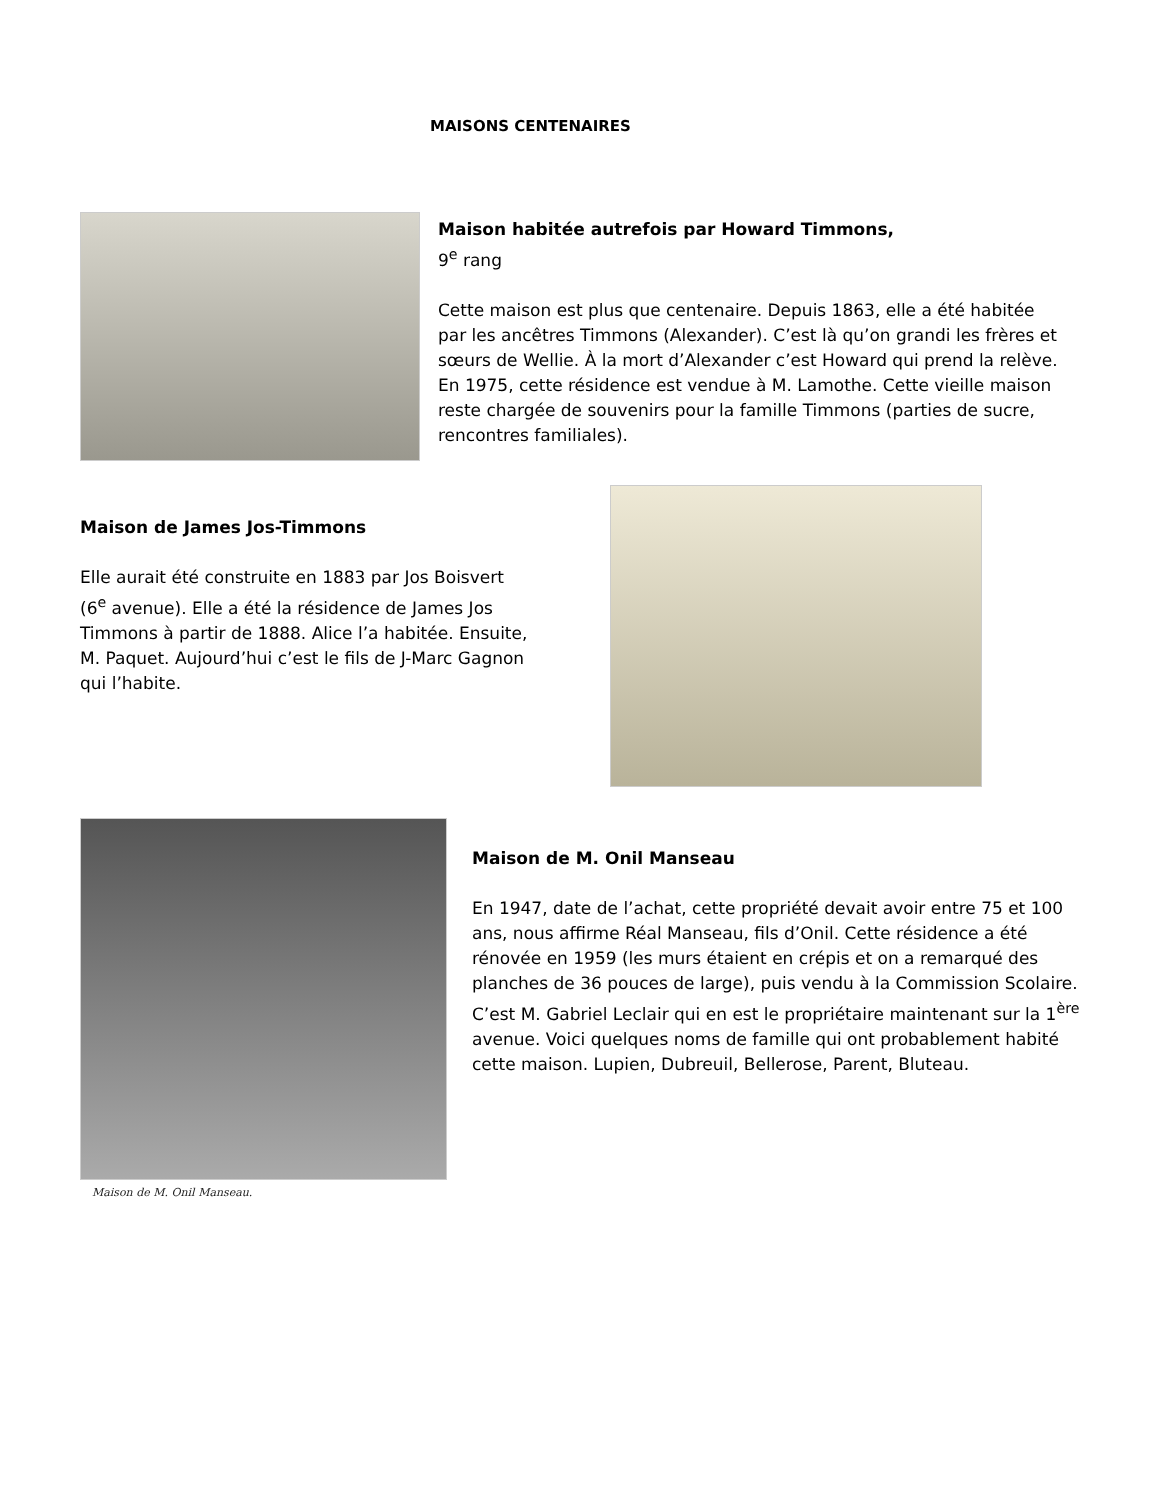MAISONS CENTENAIRES
Maison habitée autrefois par Howard Timmons,
9<sup>e</sup> rang
Cette maison est plus que centenaire. Depuis 1863, elle a été habitée par les ancêtres Timmons (Alexander). C’est là qu’on grandi les frères et sœurs de Wellie. À la mort d’Alexander c’est Howard qui prend la relève. En 1975, cette résidence est vendue à M. Lamothe. Cette vieille maison reste chargée de souvenirs pour la famille Timmons (parties de sucre, rencontres familiales).
Maison de James Jos-Timmons
Elle aurait été construite en 1883 par Jos Boisvert (6<sup>e</sup> avenue). Elle a été la résidence de James Jos Timmons à partir de 1888. Alice l’a habitée. Ensuite, M. Paquet. Aujourd’hui c’est le fils de J-Marc Gagnon qui l’habite.
Maison de M. Onil Manseau.
Maison de M. Onil Manseau
En 1947, date de l’achat, cette propriété devait avoir entre 75 et 100 ans, nous affirme Réal Manseau, fils d’Onil. Cette résidence a été rénovée en 1959 (les murs étaient en crépis et on a remarqué des planches de 36 pouces de large), puis vendu à la Commission Scolaire. C’est M. Gabriel Leclair qui en est le propriétaire maintenant sur la 1<sup>ère</sup> avenue. Voici quelques noms de famille qui ont probablement habité cette maison. Lupien, Dubreuil, Bellerose, Parent, Bluteau.